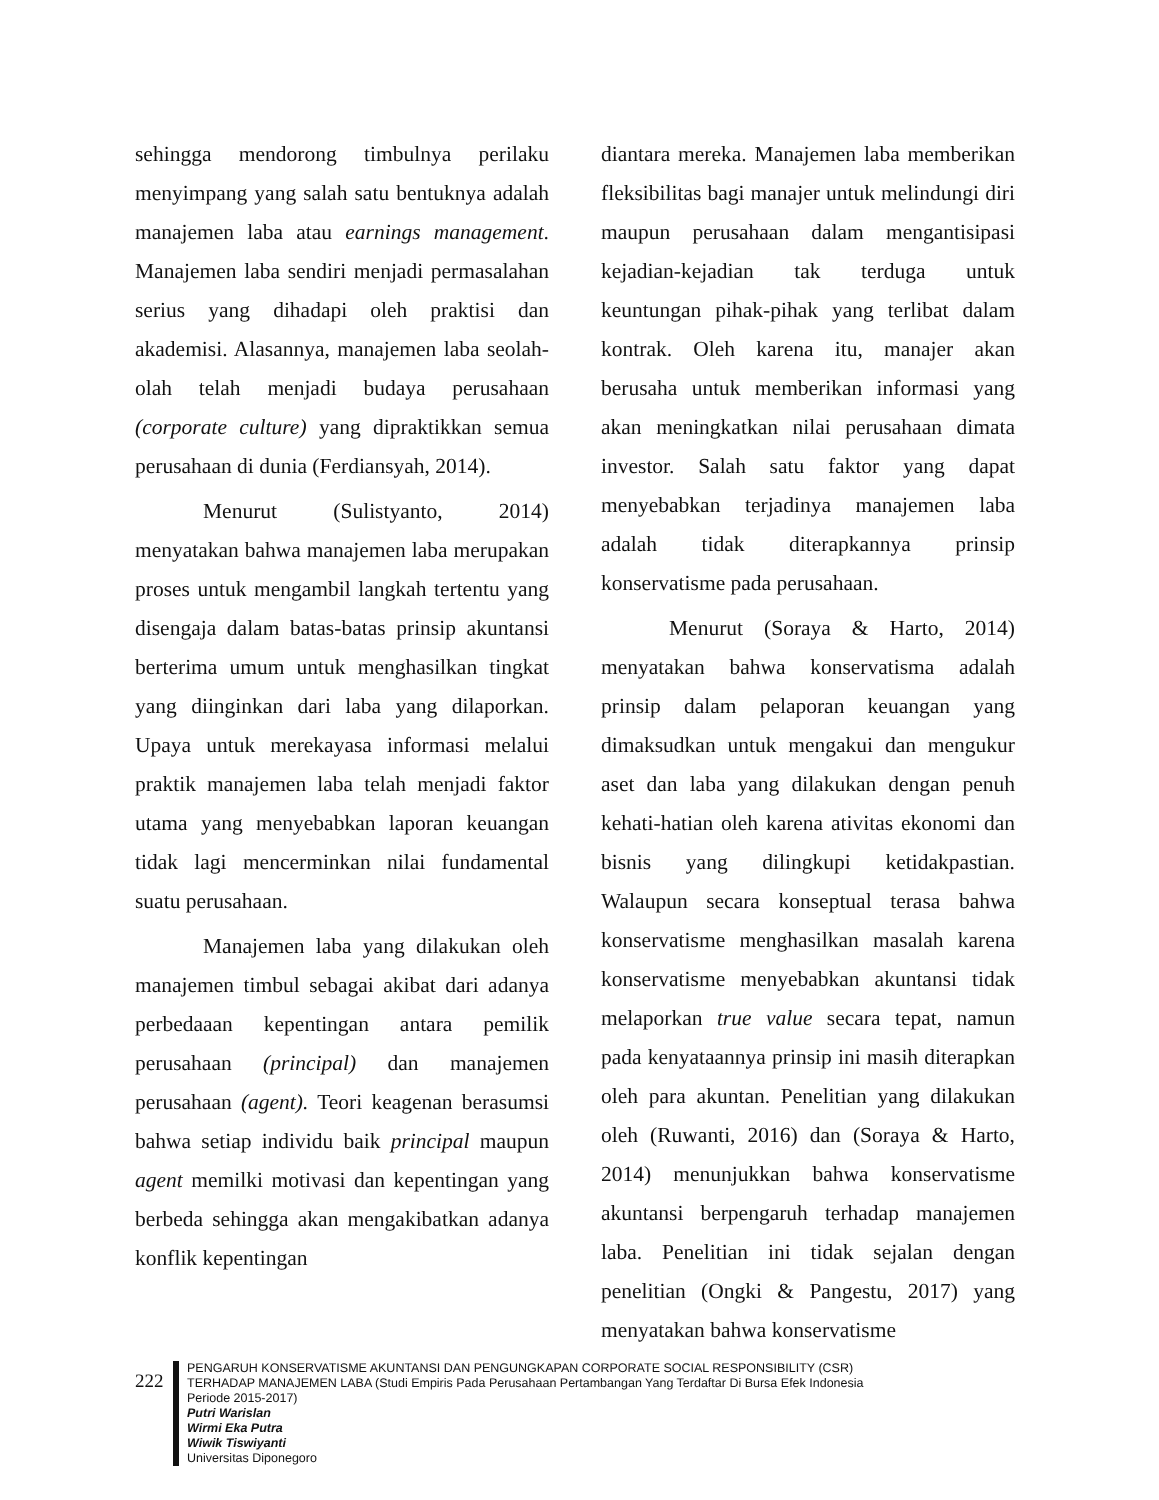sehingga mendorong timbulnya perilaku menyimpang yang salah satu bentuknya adalah manajemen laba atau earnings management. Manajemen laba sendiri menjadi permasalahan serius yang dihadapi oleh praktisi dan akademisi. Alasannya, manajemen laba seolah-olah telah menjadi budaya perusahaan (corporate culture) yang dipraktikkan semua perusahaan di dunia (Ferdiansyah, 2014).
Menurut (Sulistyanto, 2014) menyatakan bahwa manajemen laba merupakan proses untuk mengambil langkah tertentu yang disengaja dalam batas-batas prinsip akuntansi berterima umum untuk menghasilkan tingkat yang diinginkan dari laba yang dilaporkan. Upaya untuk merekayasa informasi melalui praktik manajemen laba telah menjadi faktor utama yang menyebabkan laporan keuangan tidak lagi mencerminkan nilai fundamental suatu perusahaan.
Manajemen laba yang dilakukan oleh manajemen timbul sebagai akibat dari adanya perbedaaan kepentingan antara pemilik perusahaan (principal) dan manajemen perusahaan (agent). Teori keagenan berasumsi bahwa setiap individu baik principal maupun agent memilki motivasi dan kepentingan yang berbeda sehingga akan mengakibatkan adanya konflik kepentingan
diantara mereka. Manajemen laba memberikan fleksibilitas bagi manajer untuk melindungi diri maupun perusahaan dalam mengantisipasi kejadian-kejadian tak terduga untuk keuntungan pihak-pihak yang terlibat dalam kontrak. Oleh karena itu, manajer akan berusaha untuk memberikan informasi yang akan meningkatkan nilai perusahaan dimata investor. Salah satu faktor yang dapat menyebabkan terjadinya manajemen laba adalah tidak diterapkannya prinsip konservatisme pada perusahaan.
Menurut (Soraya & Harto, 2014) menyatakan bahwa konservatisma adalah prinsip dalam pelaporan keuangan yang dimaksudkan untuk mengakui dan mengukur aset dan laba yang dilakukan dengan penuh kehati-hatian oleh karena ativitas ekonomi dan bisnis yang dilingkupi ketidakpastian. Walaupun secara konseptual terasa bahwa konservatisme menghasilkan masalah karena konservatisme menyebabkan akuntansi tidak melaporkan true value secara tepat, namun pada kenyataannya prinsip ini masih diterapkan oleh para akuntan. Penelitian yang dilakukan oleh (Ruwanti, 2016) dan (Soraya & Harto, 2014) menunjukkan bahwa konservatisme akuntansi berpengaruh terhadap manajemen laba. Penelitian ini tidak sejalan dengan penelitian (Ongki & Pangestu, 2017) yang menyatakan bahwa konservatisme
222
PENGARUH KONSERVATISME AKUNTANSI DAN PENGUNGKAPAN CORPORATE SOCIAL RESPONSIBILITY (CSR)
TERHADAP MANAJEMEN LABA (Studi Empiris Pada Perusahaan Pertambangan Yang Terdaftar Di Bursa Efek Indonesia
Periode 2015-2017)
Putri Warislan
Wirmi Eka Putra
Wiwik Tiswiyanti
Universitas Diponegoro